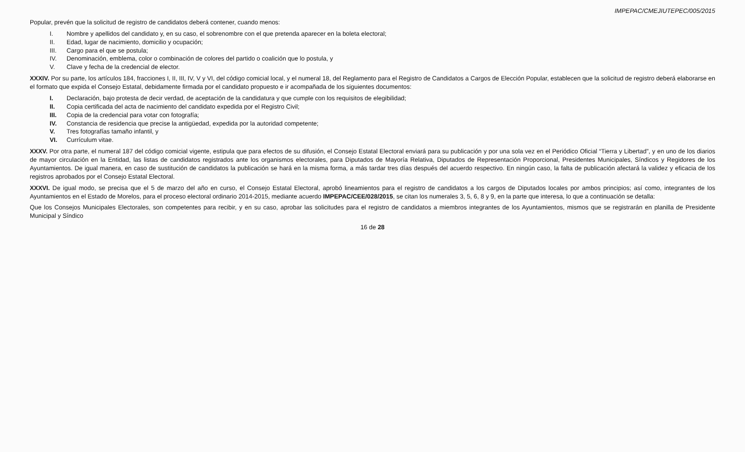IMPEPAC/CMEJIUTEPEC/005/2015
Popular, prevén que la solicitud de registro de candidatos deberá contener, cuando menos:
I. Nombre y apellidos del candidato y, en su caso, el sobrenombre con el que pretenda aparecer en la boleta electoral;
II. Edad, lugar de nacimiento, domicilio y ocupación;
III. Cargo para el que se postula;
IV. Denominación, emblema, color o combinación de colores del partido o coalición que lo postula, y
V. Clave y fecha de la credencial de elector.
XXXIV. Por su parte, los artículos 184, fracciones I, II, III, IV, V y VI, del código comicial local, y el numeral 18, del Reglamento para el Registro de Candidatos a Cargos de Elección Popular, establecen que la solicitud de registro deberá elaborarse en el formato que expida el Consejo Estatal, debidamente firmada por el candidato propuesto e ir acompañada de los siguientes documentos:
I. Declaración, bajo protesta de decir verdad, de aceptación de la candidatura y que cumple con los requisitos de elegibilidad;
II. Copia certificada del acta de nacimiento del candidato expedida por el Registro Civil;
III. Copia de la credencial para votar con fotografía;
IV. Constancia de residencia que precise la antigüedad, expedida por la autoridad competente;
V. Tres fotografías tamaño infantil, y
VI. Currículum vitae.
XXXV. Por otra parte, el numeral 187 del código comicial vigente, estipula que para efectos de su difusión, el Consejo Estatal Electoral enviará para su publicación y por una sola vez en el Periódico Oficial “Tierra y Libertad”, y en uno de los diarios de mayor circulación en la Entidad, las listas de candidatos registrados ante los organismos electorales, para Diputados de Mayoría Relativa, Diputados de Representación Proporcional, Presidentes Municipales, Síndicos y Regidores de los Ayuntamientos. De igual manera, en caso de sustitución de candidatos la publicación se hará en la misma forma, a más tardar tres días después del acuerdo respectivo. En ningún caso, la falta de publicación afectará la validez y eficacia de los registros aprobados por el Consejo Estatal Electoral.
XXXVI. De igual modo, se precisa que el 5 de marzo del año en curso, el Consejo Estatal Electoral, aprobó lineamientos para el registro de candidatos a los cargos de Diputados locales por ambos principios; así como, integrantes de los Ayuntamientos en el Estado de Morelos, para el proceso electoral ordinario 2014-2015, mediante acuerdo IMPEPAC/CEE/028/2015, se citan los numerales 3, 5, 6, 8 y 9, en la parte que interesa, lo que a continuación se detalla:
Que los Consejos Municipales Electorales, son competentes para recibir, y en su caso, aprobar las solicitudes para el registro de candidatos a miembros integrantes de los Ayuntamientos, mismos que se registrarán en planilla de Presidente Municipal y Síndico
16 de 28